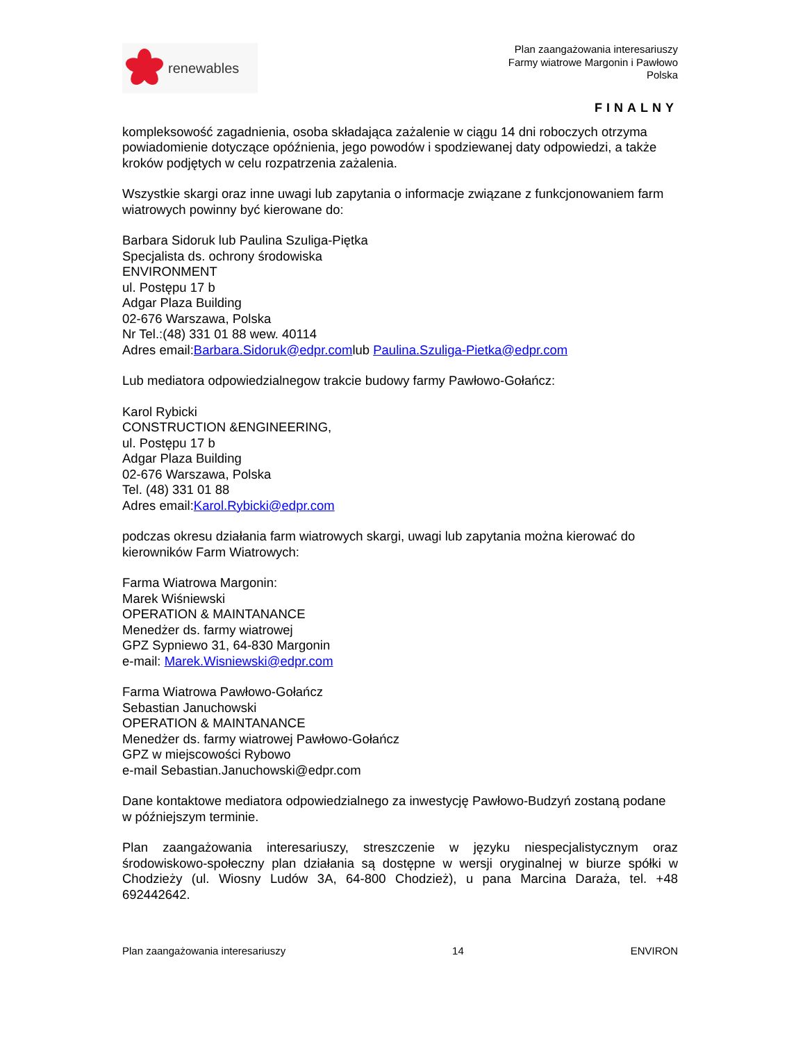renewables
Plan zaangażowania interesariuszy
Farmy wiatrowe Margonin i Pawłowo
Polska
FINALNY
kompleksowość zagadnienia, osoba składająca zażalenie w ciągu 14 dni roboczych otrzyma powiadomienie dotyczące opóźnienia, jego powodów i spodziewanej daty odpowiedzi, a także kroków podjętych w celu rozpatrzenia zażalenia.
Wszystkie skargi oraz inne uwagi lub zapytania o informacje związane z funkcjonowaniem farm wiatrowych powinny być kierowane do:
Barbara Sidoruk lub Paulina Szuliga-Piętka
Specjalista ds. ochrony środowiska
ENVIRONMENT
ul. Postępu 17 b
Adgar Plaza Building
02-676 Warszawa, Polska
Nr Tel.:(48) 331 01 88 wew. 40114
Adres email:Barbara.Sidoruk@edpr.comlub Paulina.Szuliga-Pietka@edpr.com
Lub mediatora odpowiedzialnegow trakcie budowy farmy Pawłowo-Gołańcz:
Karol Rybicki
CONSTRUCTION &ENGINEERING,
ul. Postępu 17 b
Adgar Plaza Building
02-676 Warszawa, Polska
Tel. (48) 331 01 88
Adres email:Karol.Rybicki@edpr.com
podczas okresu działania farm wiatrowych skargi, uwagi lub zapytania można kierować do kierowników Farm Wiatrowych:
Farma Wiatrowa Margonin:
Marek Wiśniewski
OPERATION & MAINTANANCE
Menedżer ds. farmy wiatrowej
GPZ Sypniewo 31, 64-830 Margonin
e-mail: Marek.Wisniewski@edpr.com
Farma Wiatrowa Pawłowo-Gołańcz
Sebastian Januchowski
OPERATION & MAINTANANCE
Menedżer ds. farmy wiatrowej Pawłowo-Gołańcz
GPZ w miejscowości Rybowo
e-mail Sebastian.Januchowski@edpr.com
Dane kontaktowe mediatora odpowiedzialnego za inwestycję Pawłowo-Budzyń zostaną podane w późniejszym terminie.
Plan zaangażowania interesariuszy, streszczenie w języku niespecjalistycznym oraz środowiskowo-społeczny plan działania są dostępne w wersji oryginalnej w biurze spółki w Chodzieży (ul. Wiosny Ludów 3A, 64-800 Chodzież), u pana Marcina Daraża, tel. +48 692442642.
Plan zaangażowania interesariuszy 14 ENVIRON